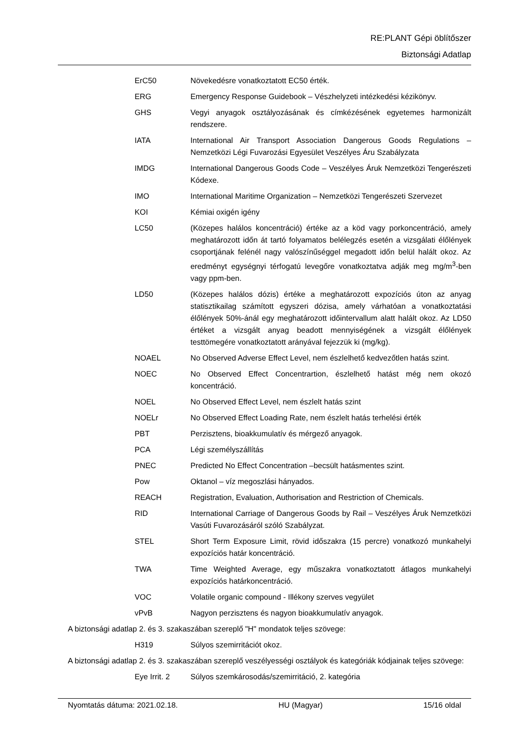RE:PLANT Gépi öblítőszer
Biztonsági Adatlap
ErC50 Növekedésre vonatkoztatott EC50 érték.
ERG Emergency Response Guidebook – Vészhelyzeti intézkedési kézikönyv.
GHS Vegyi anyagok osztályozásának és címkézésének egyetemes harmonizált rendszere.
IATA International Air Transport Association Dangerous Goods Regulations – Nemzetközi Légi Fuvarozási Egyesület Veszélyes Áru Szabályzata
IMDG International Dangerous Goods Code – Veszélyes Áruk Nemzetközi Tengerészeti Kódexe.
IMO International Maritime Organization – Nemzetközi Tengerészeti Szervezet
KOI Kémiai oxigén igény
LC50 (Közepes halálos koncentráció) értéke az a köd vagy porkoncentráció, amely meghatározott időn át tartó folyamatos belélegzés esetén a vizsgálati élőlények csoportjának felénél nagy valószínűséggel megadott időn belül halált okoz. Az eredményt egységnyi térfogatú levegőre vonatkoztatva adják meg mg/m<sup>3</sup>-ben vagy ppm-ben.
LD50 (Közepes halálos dózis) értéke a meghatározott expozíciós úton az anyag statisztikailag számított egyszeri dózisa, amely várhatóan a vonatkoztatási élőlények 50%-ánál egy meghatározott időintervallum alatt halált okoz. Az LD50 értéket a vizsgált anyag beadott mennyiségének a vizsgált élőlények testtömegére vonatkoztatott arányával fejezzük ki (mg/kg).
NOAEL No Observed Adverse Effect Level, nem észlelhető kedvezőtlen hatás szint.
NOEC No Observed Effect Concentrartion, észlelhető hatást még nem okozó koncentráció.
NOEL No Observed Effect Level, nem észlelt hatás szint
NOELr No Observed Effect Loading Rate, nem észlelt hatás terhelési érték
PBT Perzisztens, bioakkumulatív és mérgező anyagok.
PCA Légi személyszállítás
PNEC Predicted No Effect Concentration –becsült hatásmentes szint.
Pow Oktanol – víz megoszlási hányados.
REACH Registration, Evaluation, Authorisation and Restriction of Chemicals.
RID International Carriage of Dangerous Goods by Rail – Veszélyes Áruk Nemzetközi Vasúti Fuvarozásáról szóló Szabályzat.
STEL Short Term Exposure Limit, rövid időszakra (15 percre) vonatkozó munkahelyi expozíciós határ koncentráció.
TWA Time Weighted Average, egy műszakra vonatkoztatott átlagos munkahelyi expozíciós határkoncentráció.
VOC Volatile organic compound - Illékony szerves vegyület
vPvB Nagyon perzisztens és nagyon bioakkumulatív anyagok.
A biztonsági adatlap 2. és 3. szakaszában szereplő "H" mondatok teljes szövege:
H319 Súlyos szemirritációt okoz.
A biztonsági adatlap 2. és 3. szakaszában szereplő veszélyességi osztályok és kategóriák kódjainak teljes szövege:
Eye Irrit. 2 Súlyos szemkárosodás/szemirritáció, 2. kategória
Nyomtatás dátuma: 2021.02.18. HU (Magyar) 15/16 oldal